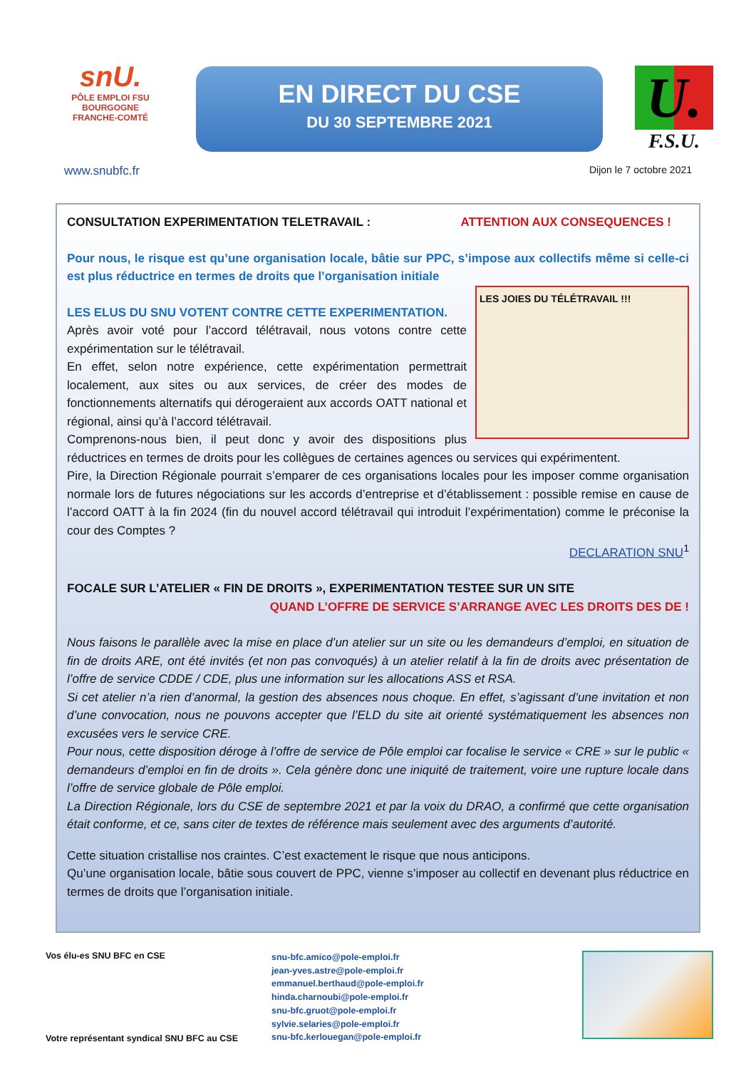snU.
PÔLE EMPLOI FSU
BOURGOGNE
FRANCHE-COMTÉ
EN DIRECT DU CSE
DU 30 SEPTEMBRE 2021
U.
F.S.U.
www.snubfc.fr Dijon le 7 octobre 2021
CONSULTATION EXPERIMENTATION TELETRAVAIL : ATTENTION AUX CONSEQUENCES !
Pour nous, le risque est qu’une organisation locale, bâtie sur PPC, s’impose aux collectifs même si celle-ci est plus réductrice en termes de droits que l’organisation initiale
LES JOIES DU TÉLÉTRAVAIL !!!
LES ELUS DU SNU VOTENT CONTRE CETTE EXPERIMENTATION.
Après avoir voté pour l’accord télétravail, nous votons contre cette expérimentation sur le télétravail.
En effet, selon notre expérience, cette expérimentation permettrait localement, aux sites ou aux services, de créer des modes de fonctionnements alternatifs qui dérogeraient aux accords OATT national et régional, ainsi qu’à l’accord télétravail.
Comprenons-nous bien, il peut donc y avoir des dispositions plus réductrices en termes de droits pour les collègues de certaines agences ou services qui expérimentent.
Pire, la Direction Régionale pourrait s’emparer de ces organisations locales pour les imposer comme organisation normale lors de futures négociations sur les accords d’entreprise et d’établissement : possible remise en cause de l’accord OATT à la fin 2024 (fin du nouvel accord télétravail qui introduit l’expérimentation) comme le préconise la cour des Comptes ?
DECLARATION SNU<sup>1</sup>
FOCALE SUR L’ATELIER « FIN DE DROITS », EXPERIMENTATION TESTEE SUR UN SITE
QUAND L’OFFRE DE SERVICE S’ARRANGE AVEC LES DROITS DES DE !
Nous faisons le parallèle avec la mise en place d’un atelier sur un site ou les demandeurs d’emploi, en situation de fin de droits ARE, ont été invités (et non pas convoqués) à un atelier relatif à la fin de droits avec présentation de l’offre de service CDDE / CDE, plus une information sur les allocations ASS et RSA.
Si cet atelier n’a rien d’anormal, la gestion des absences nous choque. En effet, s’agissant d’une invitation et non d’une convocation, nous ne pouvons accepter que l’ELD du site ait orienté systématiquement les absences non excusées vers le service CRE.
Pour nous, cette disposition déroge à l’offre de service de Pôle emploi car focalise le service « CRE » sur le public « demandeurs d’emploi en fin de droits ». Cela génère donc une iniquité de traitement, voire une rupture locale dans l’offre de service globale de Pôle emploi.
La Direction Régionale, lors du CSE de septembre 2021 et par la voix du DRAO, a confirmé que cette organisation était conforme, et ce, sans citer de textes de référence mais seulement avec des arguments d’autorité.
Cette situation cristallise nos craintes. C’est exactement le risque que nous anticipons.
Qu’une organisation locale, bâtie sous couvert de PPC, vienne s’imposer au collectif en devenant plus réductrice en termes de droits que l’organisation initiale.
Vos élu-es SNU BFC en CSE
Votre représentant syndical SNU BFC au CSE
snu-bfc.amico@pole-emploi.fr
jean-yves.astre@pole-emploi.fr
emmanuel.berthaud@pole-emploi.fr
hinda.charnoubi@pole-emploi.fr
snu-bfc.gruot@pole-emploi.fr
sylvie.selaries@pole-emploi.fr
snu-bfc.kerlouegan@pole-emploi.fr